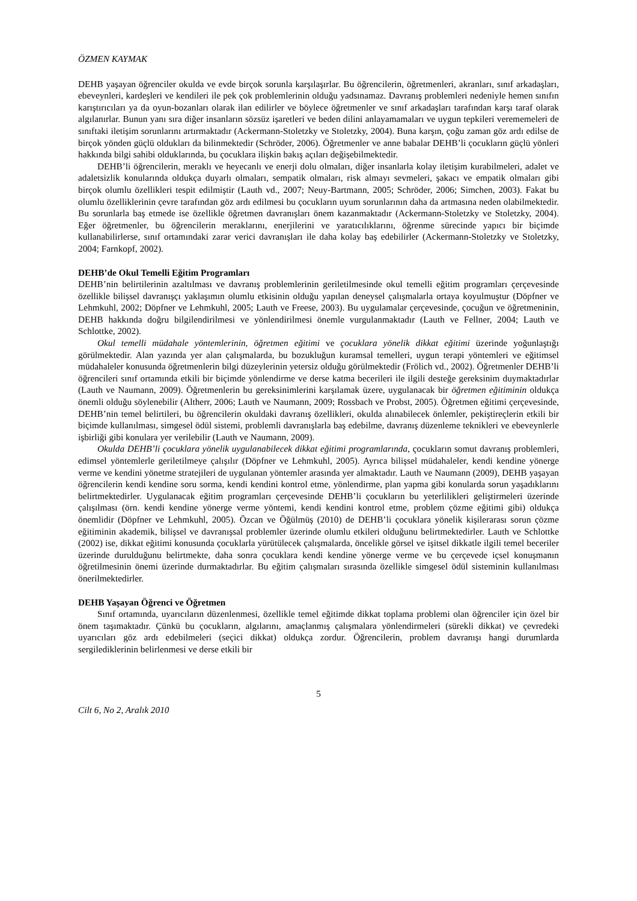ÖZMEN KAYMAK
DEHB yaşayan öğrenciler okulda ve evde birçok sorunla karşılaşırlar. Bu öğrencilerin, öğretmenleri, akranları, sınıf arkadaşları, ebeveynleri, kardeşleri ve kendileri ile pek çok problemlerinin olduğu yadsınamaz. Davranış problemleri nedeniyle hemen sınıfın karıştırıcıları ya da oyun-bozanları olarak ilan edilirler ve böylece öğretmenler ve sınıf arkadaşları tarafından karşı taraf olarak algılanırlar. Bunun yanı sıra diğer insanların sözsüz işaretleri ve beden dilini anlayamamaları ve uygun tepkileri verememeleri de sınıftaki iletişim sorunlarını artırmaktadır (Ackermann-Stoletzky ve Stoletzky, 2004). Buna karşın, çoğu zaman göz ardı edilse de birçok yönden güçlü oldukları da bilinmektedir (Schröder, 2006). Öğretmenler ve anne babalar DEHB’li çocukların güçlü yönleri hakkında bilgi sahibi olduklarında, bu çocuklara ilişkin bakış açıları değişebilmektedir.
DEHB’li öğrencilerin, meraklı ve heyecanlı ve enerji dolu olmaları, diğer insanlarla kolay iletişim kurabilmeleri, adalet ve adaletsizlik konularında oldukça duyarlı olmaları, sempatik olmaları, risk almayı sevmeleri, şakacı ve empatik olmaları gibi birçok olumlu özellikleri tespit edilmiştir (Lauth vd., 2007; Neuy-Bartmann, 2005; Schröder, 2006; Simchen, 2003). Fakat bu olumlu özelliklerinin çevre tarafından göz ardı edilmesi bu çocukların uyum sorunlarının daha da artmasına neden olabilmektedir. Bu sorunlarla baş etmede ise özellikle öğretmen davranışları önem kazanmaktadır (Ackermann-Stoletzky ve Stoletzky, 2004). Eğer öğretmenler, bu öğrencilerin meraklarını, enerjilerini ve yaratıcılıklarını, öğrenme sürecinde yapıcı bir biçimde kullanabilirlerse, sınıf ortamındaki zarar verici davranışları ile daha kolay baş edebilirler (Ackermann-Stoletzky ve Stoletzky, 2004; Farnkopf, 2002).
DEHB’de Okul Temelli Eğitim Programları
DEHB’nin belirtilerinin azaltılması ve davranış problemlerinin geriletilmesinde okul temelli eğitim programları çerçevesinde özellikle bilişsel davranışçı yaklaşımın olumlu etkisinin olduğu yapılan deneysel çalışmalarla ortaya koyulmuştur (Döpfner ve Lehmkuhl, 2002; Döpfner ve Lehmkuhl, 2005; Lauth ve Freese, 2003). Bu uygulamalar çerçevesinde, çocuğun ve öğretmeninin, DEHB hakkında doğru bilgilendirilmesi ve yönlendirilmesi önemle vurgulanmaktadır (Lauth ve Fellner, 2004; Lauth ve Schlottke, 2002).
Okul temelli müdahale yöntemlerinin, öğretmen eğitimi ve çocuklara yönelik dikkat eğitimi üzerinde yoğunlaştığı görülmektedir. Alan yazında yer alan çalışmalarda, bu bozukluğun kuramsal temelleri, uygun terapi yöntemleri ve eğitimsel müdahaleler konusunda öğretmenlerin bilgi düzeylerinin yetersiz olduğu görülmektedir (Frölich vd., 2002). Öğretmenler DEHB’li öğrencileri sınıf ortamında etkili bir biçimde yönlendirme ve derse katma becerileri ile ilgili desteğe gereksinim duymaktadırlar (Lauth ve Naumann, 2009). Öğretmenlerin bu gereksinimlerini karşılamak üzere, uygulanacak bir öğretmen eğitiminin oldukça önemli olduğu söylenebilir (Altherr, 2006; Lauth ve Naumann, 2009; Rossbach ve Probst, 2005). Öğretmen eğitimi çerçevesinde, DEHB’nin temel belirtileri, bu öğrencilerin okuldaki davranış özellikleri, okulda alınabilecek önlemler, pekiştireçlerin etkili bir biçimde kullanılması, simgesel ödül sistemi, problemli davranışlarla baş edebilme, davranış düzenleme teknikleri ve ebeveynlerle işbirliği gibi konulara yer verilebilir (Lauth ve Naumann, 2009).
Okulda DEHB’li çocuklara yönelik uygulanabilecek dikkat eğitimi programlarında, çocukların somut davranış problemleri, edimsel yöntemlerle geriletilmeye çalışılır (Döpfner ve Lehmkuhl, 2005). Ayrıca bilişsel müdahaleler, kendi kendine yönerge verme ve kendini yönetme stratejileri de uygulanan yöntemler arasında yer almaktadır. Lauth ve Naumann (2009), DEHB yaşayan öğrencilerin kendi kendine soru sorma, kendi kendini kontrol etme, yönlendirme, plan yapma gibi konularda sorun yaşadıklarını belirtmektedirler. Uygulanacak eğitim programları çerçevesinde DEHB’li çocukların bu yeterlilikleri geliştirmeleri üzerinde çalışılması (örn. kendi kendine yönerge verme yöntemi, kendi kendini kontrol etme, problem çözme eğitimi gibi) oldukça önemlidir (Döpfner ve Lehmkuhl, 2005). Özcan ve Öğülmüş (2010) de DEHB’li çocuklara yönelik kişilerarası sorun çözme eğitiminin akademik, bilişsel ve davranışsal problemler üzerinde olumlu etkileri olduğunu belirtmektedirler. Lauth ve Schlottke (2002) ise, dikkat eğitimi konusunda çocuklarla yürütülecek çalışmalarda, öncelikle görsel ve işitsel dikkatle ilgili temel beceriler üzerinde durulduğunu belirtmekte, daha sonra çocuklara kendi kendine yönerge verme ve bu çerçevede içsel konuşmanın öğretilmesinin önemi üzerinde durmaktadırlar. Bu eğitim çalışmaları sırasında özellikle simgesel ödül sisteminin kullanılması önerilmektedirler.
DEHB Yaşayan Öğrenci ve Öğretmen
Sınıf ortamında, uyarıcıların düzenlenmesi, özellikle temel eğitimde dikkat toplama problemi olan öğrenciler için özel bir önem taşımaktadır. Çünkü bu çocukların, algılarını, amaçlanmış çalışmalara yönlendirmeleri (sürekli dikkat) ve çevredeki uyarıcıları göz ardı edebilmeleri (seçici dikkat) oldukça zordur. Öğrencilerin, problem davranışı hangi durumlarda sergilediklerinin belirlenmesi ve derse etkili bir
5
Cilt 6, No 2, Aralık 2010